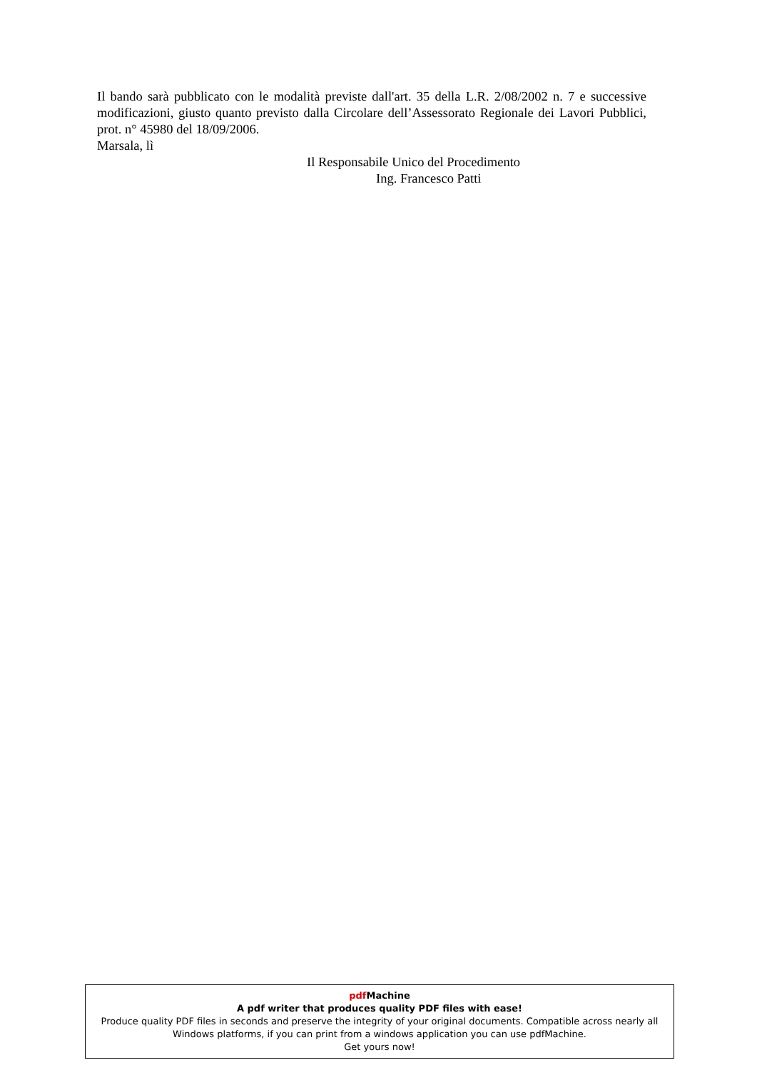Il bando sarà pubblicato con le modalità previste dall'art. 35 della L.R. 2/08/2002 n. 7 e successive modificazioni, giusto quanto previsto dalla Circolare dell’Assessorato Regionale dei Lavori Pubblici, prot. n° 45980 del 18/09/2006.
Marsala, lì
Il Responsabile Unico del Procedimento
Ing. Francesco Patti
pdf Machine
A pdf writer that produces quality PDF files with ease!
Produce quality PDF files in seconds and preserve the integrity of your original documents. Compatible across nearly all Windows platforms, if you can print from a windows application you can use pdfMachine.
Get yours now!